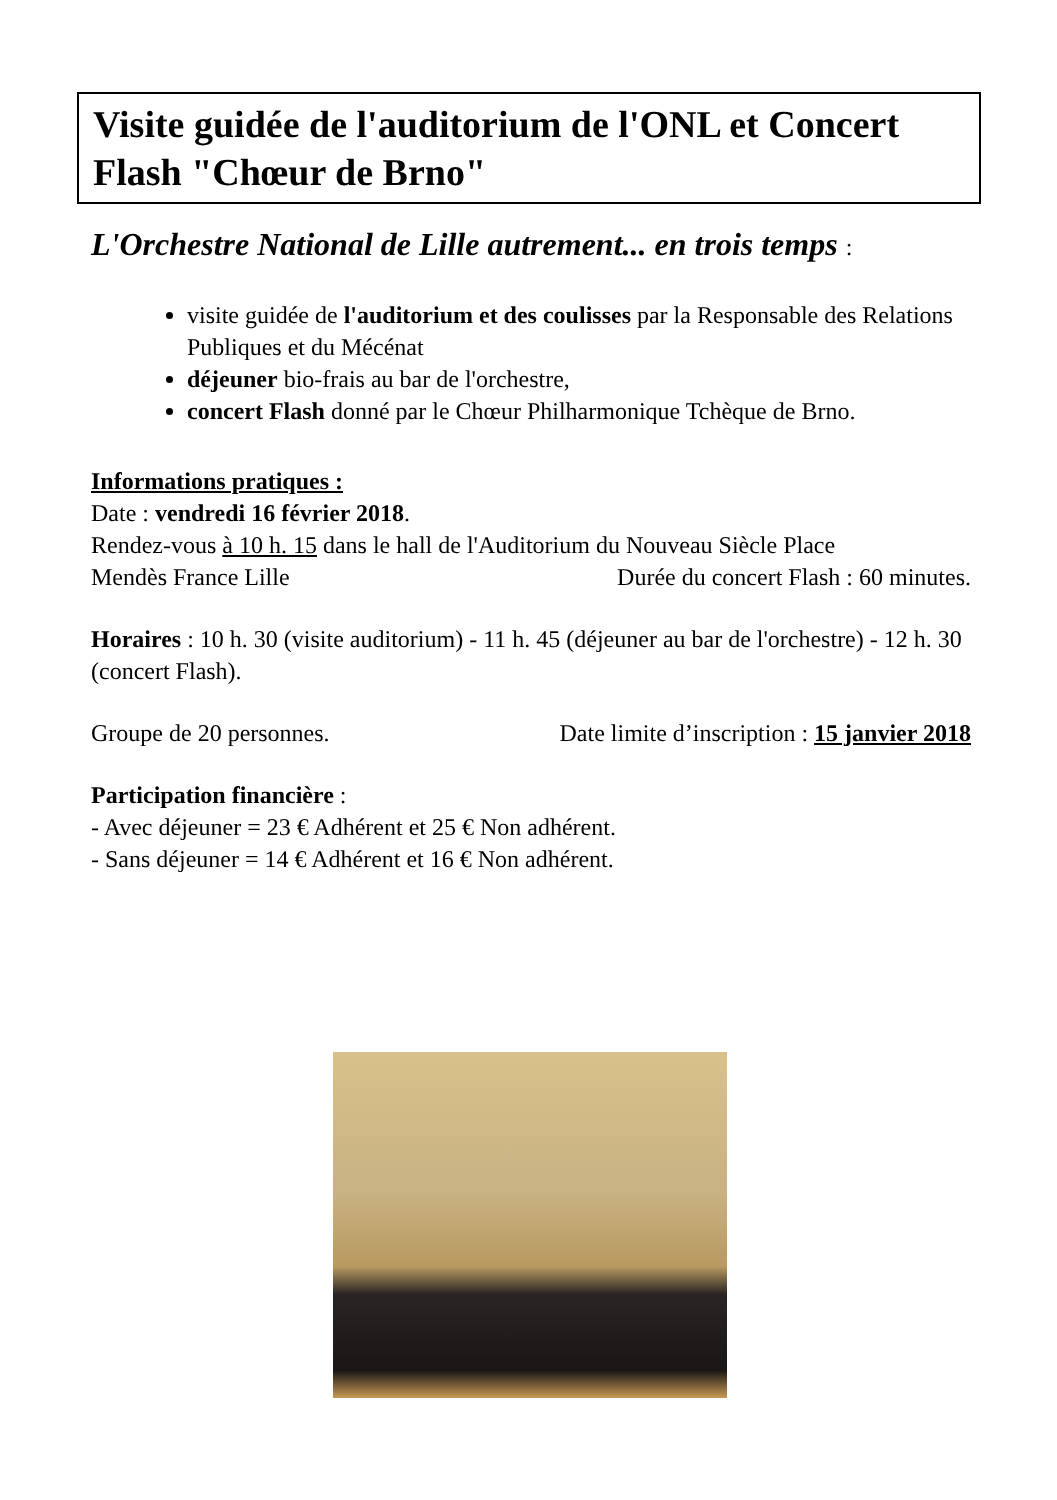Visite guidée de l'auditorium de l'ONL et Concert Flash "Chœur de Brno"
L'Orchestre National de Lille autrement... en trois temps :
visite guidée de l'auditorium et des coulisses par la Responsable des Relations Publiques et du Mécénat
déjeuner bio-frais au bar de l'orchestre,
concert Flash donné par le Chœur Philharmonique Tchèque de Brno.
Informations pratiques :
Date : vendredi 16 février 2018.
Rendez-vous à 10 h. 15 dans le hall de l'Auditorium du Nouveau Siècle Place
Mendès France Lille Durée du concert Flash : 60 minutes.
Horaires : 10 h. 30 (visite auditorium) - 11 h. 45 (déjeuner au bar de l'orchestre) - 12 h. 30 (concert Flash).
Groupe de 20 personnes. Date limite d’inscription : 15 janvier 2018
Participation financière :
- Avec déjeuner = 23 € Adhérent et 25 € Non adhérent.
- Sans déjeuner = 14 € Adhérent et 16 € Non adhérent.